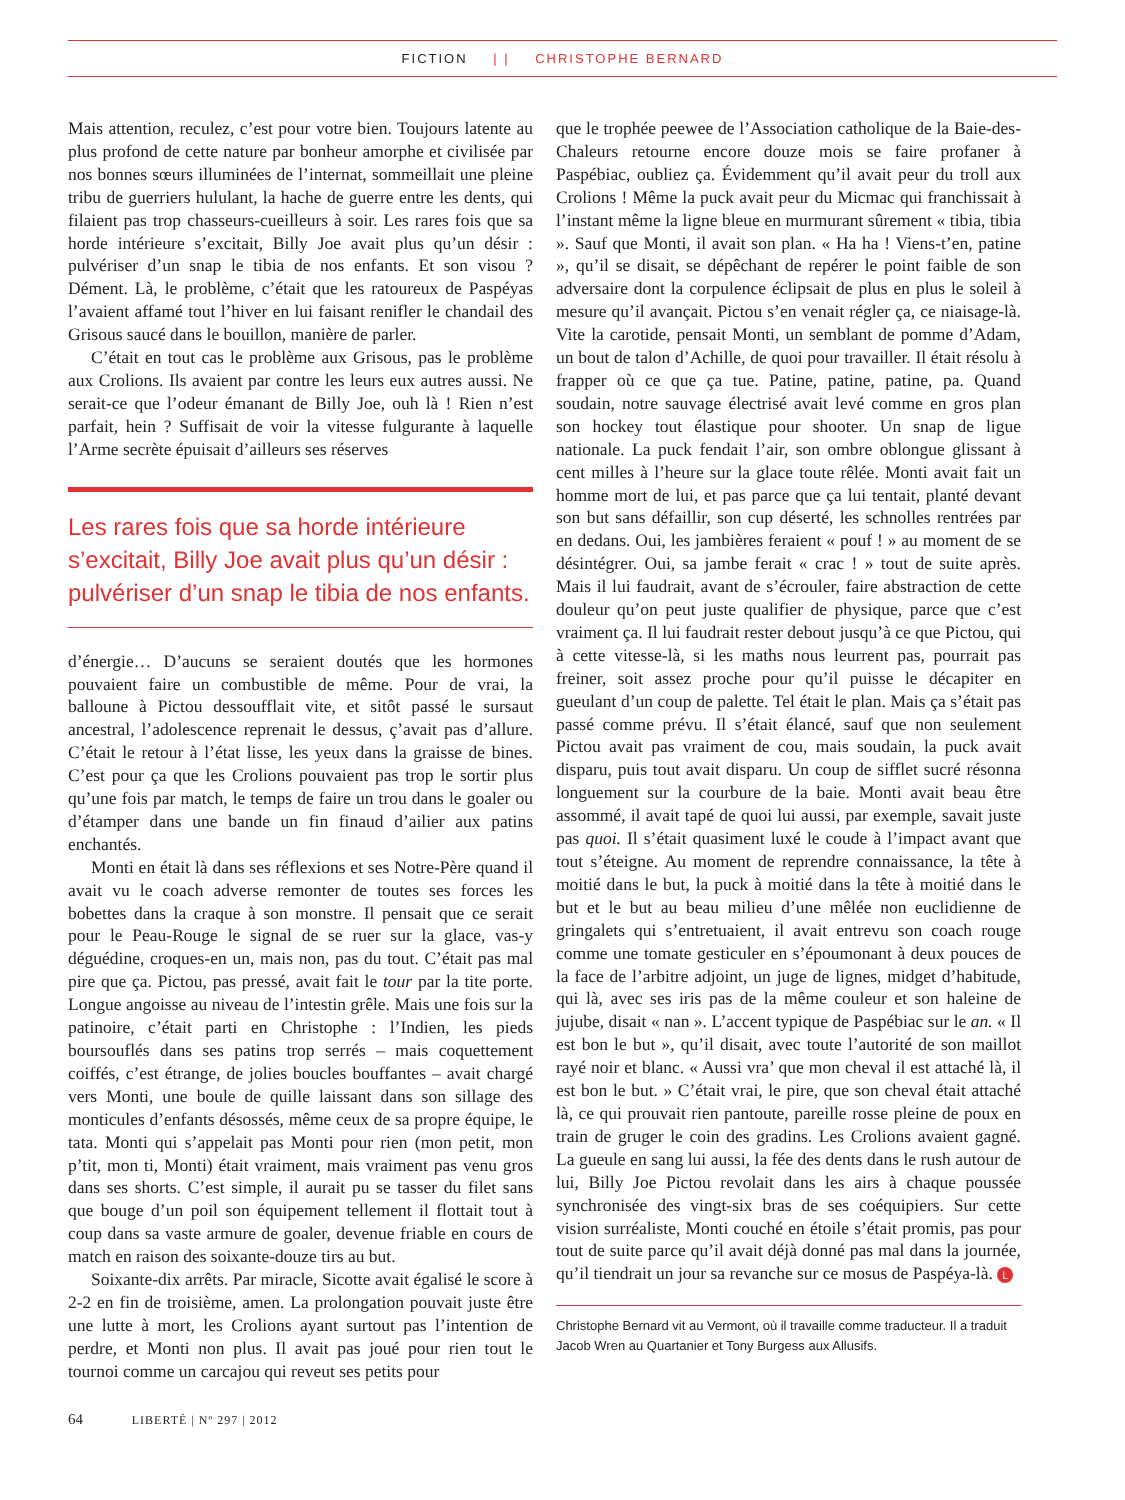FICTION | | CHRISTOPHE BERNARD
Mais attention, reculez, c’est pour votre bien. Toujours latente au plus profond de cette nature par bonheur amorphe et civilisée par nos bonnes sœurs illuminées de l’internat, sommeillait une pleine tribu de guerriers hululant, la hache de guerre entre les dents, qui filaient pas trop chasseurs-cueilleurs à soir. Les rares fois que sa horde intérieure s’excitait, Billy Joe avait plus qu’un désir : pulvériser d’un snap le tibia de nos enfants. Et son visou ? Dément. Là, le problème, c’était que les ratoureux de Paspéyas l’avaient affamé tout l’hiver en lui faisant renifler le chandail des Grisous saucé dans le bouillon, manière de parler.
C’était en tout cas le problème aux Grisous, pas le problème aux Crolions. Ils avaient par contre les leurs eux autres aussi. Ne serait-ce que l’odeur émanant de Billy Joe, ouh là ! Rien n’est parfait, hein ? Suffisait de voir la vitesse fulgurante à laquelle l’Arme secrète épuisait d’ailleurs ses réserves
Les rares fois que sa horde intérieure s’excitait, Billy Joe avait plus qu’un désir : pulvériser d’un snap le tibia de nos enfants.
d’énergie… D’aucuns se seraient doutés que les hormones pouvaient faire un combustible de même. Pour de vrai, la balloune à Pictou dessoufflait vite, et sitôt passé le sursaut ancestral, l’adolescence reprenait le dessus, ç’avait pas d’allure. C’était le retour à l’état lisse, les yeux dans la graisse de bines. C’est pour ça que les Crolions pouvaient pas trop le sortir plus qu’une fois par match, le temps de faire un trou dans le goaler ou d’étamper dans une bande un fin finaud d’ailier aux patins enchantés.
Monti en était là dans ses réflexions et ses Notre-Père quand il avait vu le coach adverse remonter de toutes ses forces les bobettes dans la craque à son monstre. Il pensait que ce serait pour le Peau-Rouge le signal de se ruer sur la glace, vas-y déguédine, croques-en un, mais non, pas du tout. C’était pas mal pire que ça. Pictou, pas pressé, avait fait le tour par la tite porte. Longue angoisse au niveau de l’intestin grêle. Mais une fois sur la patinoire, c’était parti en Christophe : l’Indien, les pieds boursouflés dans ses patins trop serrés – mais coquettement coiffés, c’est étrange, de jolies boucles bouffantes – avait chargé vers Monti, une boule de quille laissant dans son sillage des monticules d’enfants désossés, même ceux de sa propre équipe, le tata. Monti qui s’appelait pas Monti pour rien (mon petit, mon p’tit, mon ti, Monti) était vraiment, mais vraiment pas venu gros dans ses shorts. C’est simple, il aurait pu se tasser du filet sans que bouge d’un poil son équipement tellement il flottait tout à coup dans sa vaste armure de goaler, devenue friable en cours de match en raison des soixante-douze tirs au but.
Soixante-dix arrêts. Par miracle, Sicotte avait égalisé le score à 2-2 en fin de troisième, amen. La prolongation pouvait juste être une lutte à mort, les Crolions ayant surtout pas l’intention de perdre, et Monti non plus. Il avait pas joué pour rien tout le tournoi comme un carcajou qui reveut ses petits pour
que le trophée peewee de l’Association catholique de la Baie-des-Chaleurs retourne encore douze mois se faire profaner à Paspébiac, oubliez ça. Évidemment qu’il avait peur du troll aux Crolions ! Même la puck avait peur du Micmac qui franchissait à l’instant même la ligne bleue en murmurant sûrement « tibia, tibia ». Sauf que Monti, il avait son plan. « Ha ha ! Viens-t’en, patine », qu’il se disait, se dépêchant de repérer le point faible de son adversaire dont la corpulence éclipsait de plus en plus le soleil à mesure qu’il avançait. Pictou s’en venait régler ça, ce niaisage-là. Vite la carotide, pensait Monti, un semblant de pomme d’Adam, un bout de talon d’Achille, de quoi pour travailler. Il était résolu à frapper où ce que ça tue. Patine, patine, patine, pa. Quand soudain, notre sauvage électrisé avait levé comme en gros plan son hockey tout élastique pour shooter. Un snap de ligue nationale. La puck fendait l’air, son ombre oblongue glissant à cent milles à l’heure sur la glace toute rêlée. Monti avait fait un homme mort de lui, et pas parce que ça lui tentait, planté devant son but sans défaillir, son cup déserté, les schnolles rentrées par en dedans. Oui, les jambières feraient « pouf ! » au moment de se désintégrer. Oui, sa jambe ferait « crac ! » tout de suite après. Mais il lui faudrait, avant de s’écrouler, faire abstraction de cette douleur qu’on peut juste qualifier de physique, parce que c’est vraiment ça. Il lui faudrait rester debout jusqu’à ce que Pictou, qui à cette vitesse-là, si les maths nous leurrent pas, pourrait pas freiner, soit assez proche pour qu’il puisse le décapiter en gueulant d’un coup de palette. Tel était le plan. Mais ça s’était pas passé comme prévu. Il s’était élancé, sauf que non seulement Pictou avait pas vraiment de cou, mais soudain, la puck avait disparu, puis tout avait disparu. Un coup de sifflet sucré résonna longuement sur la courbure de la baie. Monti avait beau être assommé, il avait tapé de quoi lui aussi, par exemple, savait juste pas quoi. Il s’était quasiment luxé le coude à l’impact avant que tout s’éteigne. Au moment de reprendre connaissance, la tête à moitié dans le but, la puck à moitié dans la tête à moitié dans le but et le but au beau milieu d’une mêlée non euclidienne de gringalets qui s’entretuaient, il avait entrevu son coach rouge comme une tomate gesticuler en s’époumonant à deux pouces de la face de l’arbitre adjoint, un juge de lignes, midget d’habitude, qui là, avec ses iris pas de la même couleur et son haleine de jujube, disait « nan ». L’accent typique de Paspébiac sur le an. « Il est bon le but », qu’il disait, avec toute l’autorité de son maillot rayé noir et blanc. « Aussi vra’ que mon cheval il est attaché là, il est bon le but. » C’était vrai, le pire, que son cheval était attaché là, ce qui prouvait rien pantoute, pareille rosse pleine de poux en train de gruger le coin des gradins. Les Crolions avaient gagné. La gueule en sang lui aussi, la fée des dents dans le rush autour de lui, Billy Joe Pictou revolait dans les airs à chaque poussée synchronisée des vingt-six bras de ses coéquipiers. Sur cette vision surréaliste, Monti couché en étoile s’était promis, pas pour tout de suite parce qu’il avait déjà donné pas mal dans la journée, qu’il tiendrait un jour sa revanche sur ce mosus de Paspéya-là. L
Christophe Bernard vit au Vermont, où il travaille comme traducteur. Il a traduit Jacob Wren au Quartanier et Tony Burgess aux Allusifs.
64 LIBERTÉ | Nº 297 | 2012